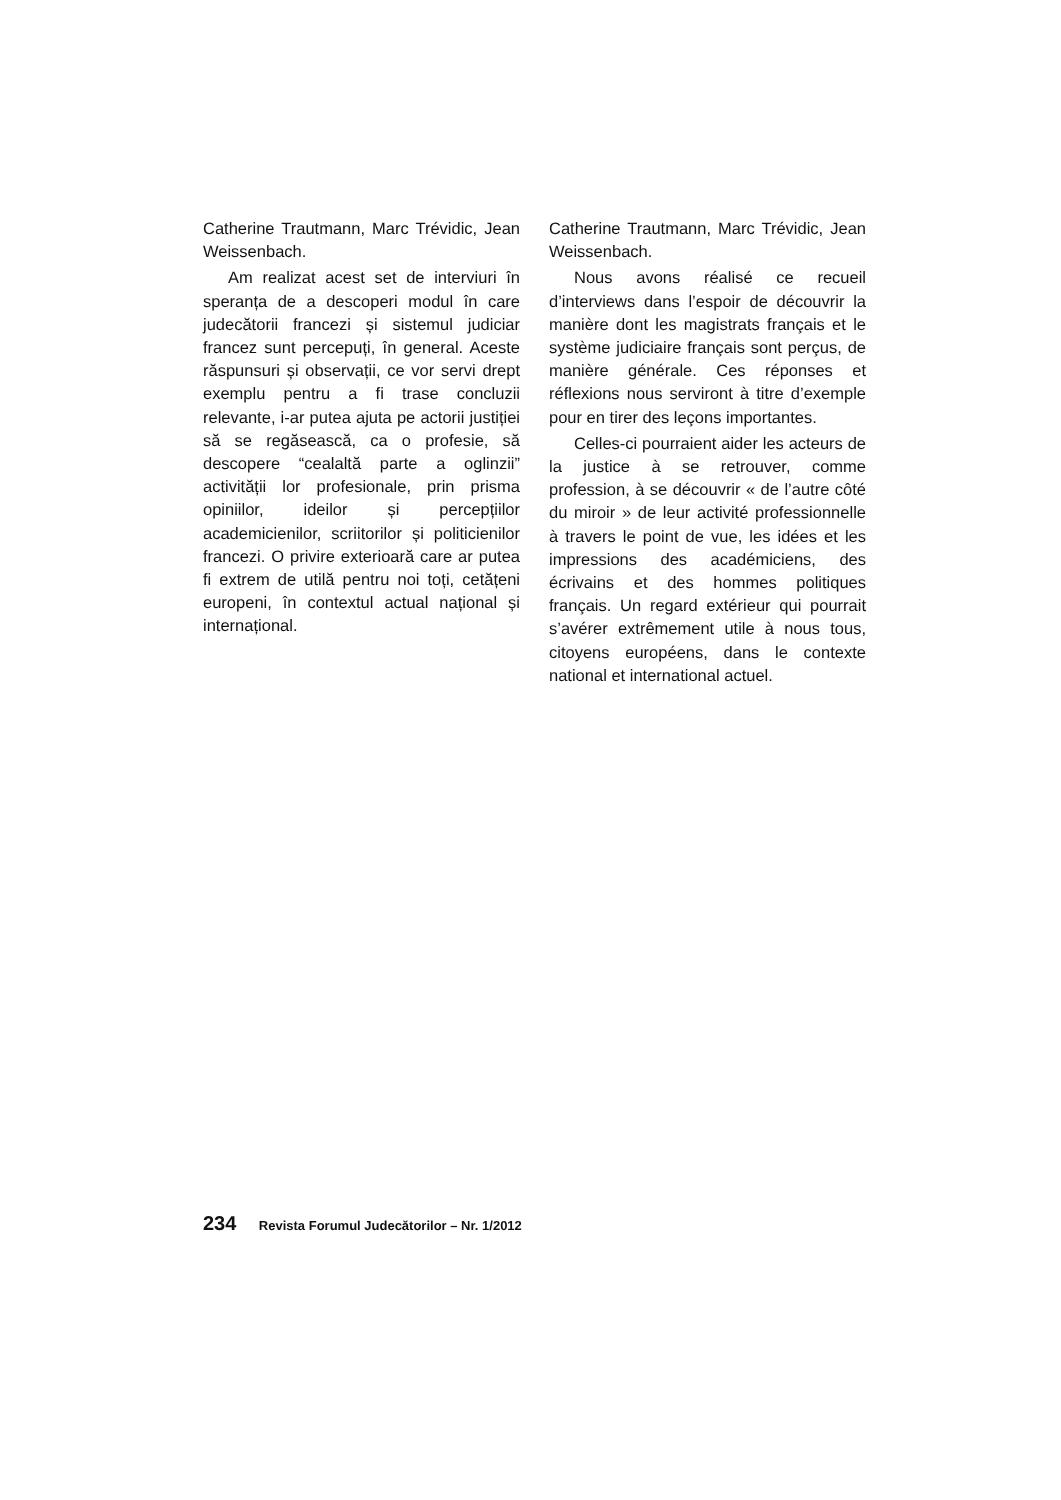Catherine Trautmann, Marc Trévidic, Jean Weissenbach.
Am realizat acest set de interviuri în speranța de a descoperi modul în care judecătorii francezi și sistemul judiciar francez sunt percepuți, în general. Aceste răspunsuri și observații, ce vor servi drept exemplu pentru a fi trase concluzii relevante, i-ar putea ajuta pe actorii justiției să se regăsească, ca o profesie, să descopere “cealaltă parte a oglinzii” activității lor profesionale, prin prisma opiniilor, ideilor și percepțiilor academicienilor, scriitorilor și politicienilor francezi. O privire exterioară care ar putea fi extrem de utilă pentru noi toți, cetățeni europeni, în contextul actual național și internațional.
Catherine Trautmann, Marc Trévidic, Jean Weissenbach.
Nous avons réalisé ce recueil d’interviews dans l’espoir de découvrir la manière dont les magistrats français et le système judiciaire français sont perçus, de manière générale. Ces réponses et réflexions nous serviront à titre d’exemple pour en tirer des leçons importantes.
Celles-ci pourraient aider les acteurs de la justice à se retrouver, comme profession, à se découvrir « de l’autre côté du miroir » de leur activité professionnelle à travers le point de vue, les idées et les impressions des académiciens, des écrivains et des hommes politiques français. Un regard extérieur qui pourrait s’avérer extrêmement utile à nous tous, citoyens européens, dans le contexte national et international actuel.
234 Revista Forumul Judecătorilor – Nr. 1/2012